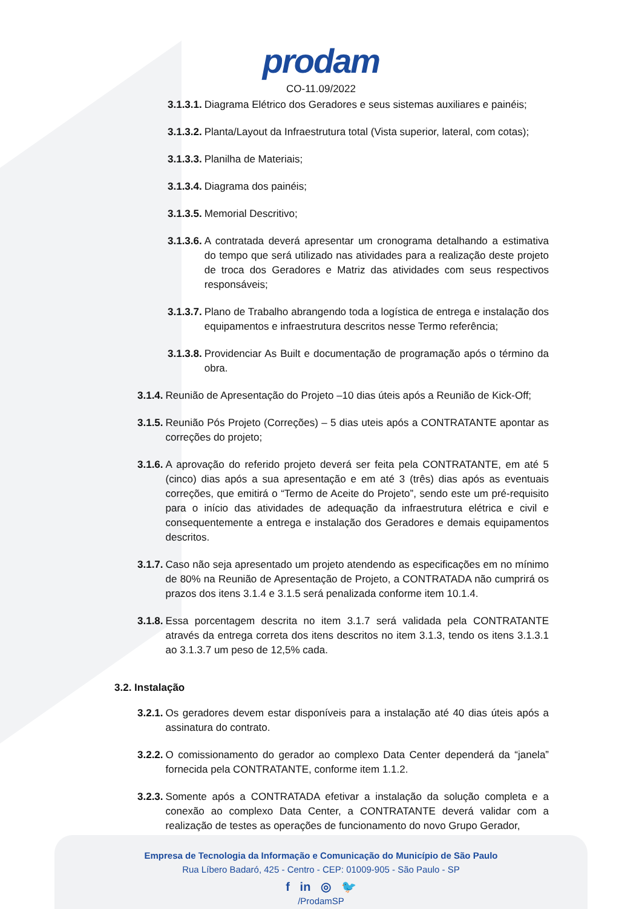prodam
CO-11.09/2022
3.1.3.1. Diagrama Elétrico dos Geradores e seus sistemas auxiliares e painéis;
3.1.3.2. Planta/Layout da Infraestrutura total (Vista superior, lateral, com cotas);
3.1.3.3. Planilha de Materiais;
3.1.3.4. Diagrama dos painéis;
3.1.3.5. Memorial Descritivo;
3.1.3.6. A contratada deverá apresentar um cronograma detalhando a estimativa do tempo que será utilizado nas atividades para a realização deste projeto de troca dos Geradores e Matriz das atividades com seus respectivos responsáveis;
3.1.3.7. Plano de Trabalho abrangendo toda a logística de entrega e instalação dos equipamentos e infraestrutura descritos nesse Termo referência;
3.1.3.8. Providenciar As Built e documentação de programação após o término da obra.
3.1.4. Reunião de Apresentação do Projeto –10 dias úteis após a Reunião de Kick-Off;
3.1.5. Reunião Pós Projeto (Correções) – 5 dias uteis após a CONTRATANTE apontar as correções do projeto;
3.1.6. A aprovação do referido projeto deverá ser feita pela CONTRATANTE, em até 5 (cinco) dias após a sua apresentação e em até 3 (três) dias após as eventuais correções, que emitirá o “Termo de Aceite do Projeto”, sendo este um pré-requisito para o início das atividades de adequação da infraestrutura elétrica e civil e consequentemente a entrega e instalação dos Geradores e demais equipamentos descritos.
3.1.7. Caso não seja apresentado um projeto atendendo as especificações em no mínimo de 80% na Reunião de Apresentação de Projeto, a CONTRATADA não cumprirá os prazos dos itens 3.1.4 e 3.1.5 será penalizada conforme item 10.1.4.
3.1.8. Essa porcentagem descrita no item 3.1.7 será validada pela CONTRATANTE através da entrega correta dos itens descritos no item 3.1.3, tendo os itens 3.1.3.1 ao 3.1.3.7 um peso de 12,5% cada.
3.2. Instalação
3.2.1. Os geradores devem estar disponíveis para a instalação até 40 dias úteis após a assinatura do contrato.
3.2.2. O comissionamento do gerador ao complexo Data Center dependerá da “janela” fornecida pela CONTRATANTE, conforme item 1.1.2.
3.2.3. Somente após a CONTRATADA efetivar a instalação da solução completa e a conexão ao complexo Data Center, a CONTRATANTE deverá validar com a realização de testes as operações de funcionamento do novo Grupo Gerador,
Empresa de Tecnologia da Informação e Comunicação do Município de São Paulo
Rua Líbero Badaró, 425 - Centro - CEP: 01009-905 - São Paulo - SP
f in ◎ 🐦
/ProdamSP